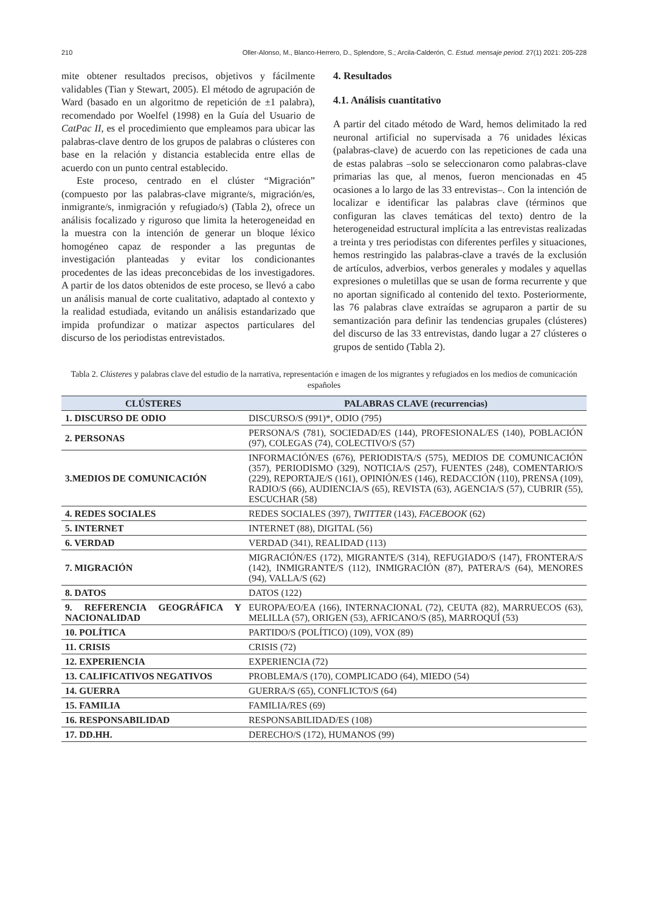210 Oller-Alonso, M., Blanco-Herrero, D., Splendore, S.; Arcila-Calderón, C. Estud. mensaje period. 27(1) 2021: 205-228
mite obtener resultados precisos, objetivos y fácilmente validables (Tian y Stewart, 2005). El método de agrupación de Ward (basado en un algoritmo de repetición de ±1 palabra), recomendado por Woelfel (1998) en la Guía del Usuario de CatPac II, es el procedimiento que empleamos para ubicar las palabras-clave dentro de los grupos de palabras o clústeres con base en la relación y distancia establecida entre ellas de acuerdo con un punto central establecido.
Este proceso, centrado en el clúster “Migración” (compuesto por las palabras-clave migrante/s, migración/es, inmigrante/s, inmigración y refugiado/s) (Tabla 2), ofrece un análisis focalizado y riguroso que limita la heterogeneidad en la muestra con la intención de generar un bloque léxico homogéneo capaz de responder a las preguntas de investigación planteadas y evitar los condicionantes procedentes de las ideas preconcebidas de los investigadores. A partir de los datos obtenidos de este proceso, se llevó a cabo un análisis manual de corte cualitativo, adaptado al contexto y la realidad estudiada, evitando un análisis estandarizado que impida profundizar o matizar aspectos particulares del discurso de los periodistas entrevistados.
4. Resultados
4.1. Análisis cuantitativo
A partir del citado método de Ward, hemos delimitado la red neuronal artificial no supervisada a 76 unidades léxicas (palabras-clave) de acuerdo con las repeticiones de cada una de estas palabras –solo se seleccionaron como palabras-clave primarias las que, al menos, fueron mencionadas en 45 ocasiones a lo largo de las 33 entrevistas–. Con la intención de localizar e identificar las palabras clave (términos que configuran las claves temáticas del texto) dentro de la heterogeneidad estructural implícita a las entrevistas realizadas a treinta y tres periodistas con diferentes perfiles y situaciones, hemos restringido las palabras-clave a través de la exclusión de artículos, adverbios, verbos generales y modales y aquellas expresiones o muletillas que se usan de forma recurrente y que no aportan significado al contenido del texto. Posteriormente, las 76 palabras clave extraídas se agruparon a partir de su semantización para definir las tendencias grupales (clústeres) del discurso de las 33 entrevistas, dando lugar a 27 clústeres o grupos de sentido (Tabla 2).
Tabla 2. Clústeres y palabras clave del estudio de la narrativa, representación e imagen de los migrantes y refugiados en los medios de comunicación españoles
| CLÚSTERES | PALABRAS CLAVE (recurrencias) |
| --- | --- |
| 1. DISCURSO DE ODIO | DISCURSO/S (991)*, ODIO (795) |
| 2. PERSONAS | PERSONA/S (781), SOCIEDAD/ES (144), PROFESIONAL/ES (140), POBLACIÓN (97), COLEGAS (74), COLECTIVO/S (57) |
| 3.MEDIOS DE COMUNICACIÓN | INFORMACIÓN/ES (676), PERIODISTA/S (575), MEDIOS DE COMUNICACIÓN (357), PERIODISMO (329), NOTICIA/S (257), FUENTES (248), COMENTARIO/S (229), REPORTAJE/S (161), OPINIÓN/ES (146), REDACCIÓN (110), PRENSA (109), RADIO/S (66), AUDIENCIA/S (65), REVISTA (63), AGENCIA/S (57), CUBRIR (55), ESCUCHAR (58) |
| 4. REDES SOCIALES | REDES SOCIALES (397), TWITTER (143), FACEBOOK (62) |
| 5. INTERNET | INTERNET (88), DIGITAL (56) |
| 6. VERDAD | VERDAD (341), REALIDAD (113) |
| 7. MIGRACIÓN | MIGRACIÓN/ES (172), MIGRANTE/S (314), REFUGIADO/S (147), FRONTERA/S (142), INMIGRANTE/S (112), INMIGRACIÓN (87), PATERA/S (64), MENORES (94), VALLA/S (62) |
| 8. DATOS | DATOS (122) |
| 9. REFERENCIA GEOGRÁFICA Y NACIONALIDAD | EUROPA/EO/EA (166), INTERNACIONAL (72), CEUTA (82), MARRUECOS (63), MELILLA (57), ORIGEN (53), AFRICANO/S (85), MARROQUÍ (53) |
| 10. POLÍTICA | PARTIDO/S (POLÍTICO) (109), VOX (89) |
| 11. CRISIS | CRISIS (72) |
| 12. EXPERIENCIA | EXPERIENCIA (72) |
| 13. CALIFICATIVOS NEGATIVOS | PROBLEMA/S (170), COMPLICADO (64), MIEDO (54) |
| 14. GUERRA | GUERRA/S (65), CONFLICTO/S (64) |
| 15. FAMILIA | FAMILIA/RES (69) |
| 16. RESPONSABILIDAD | RESPONSABILIDAD/ES (108) |
| 17. DD.HH. | DERECHO/S (172), HUMANOS (99) |